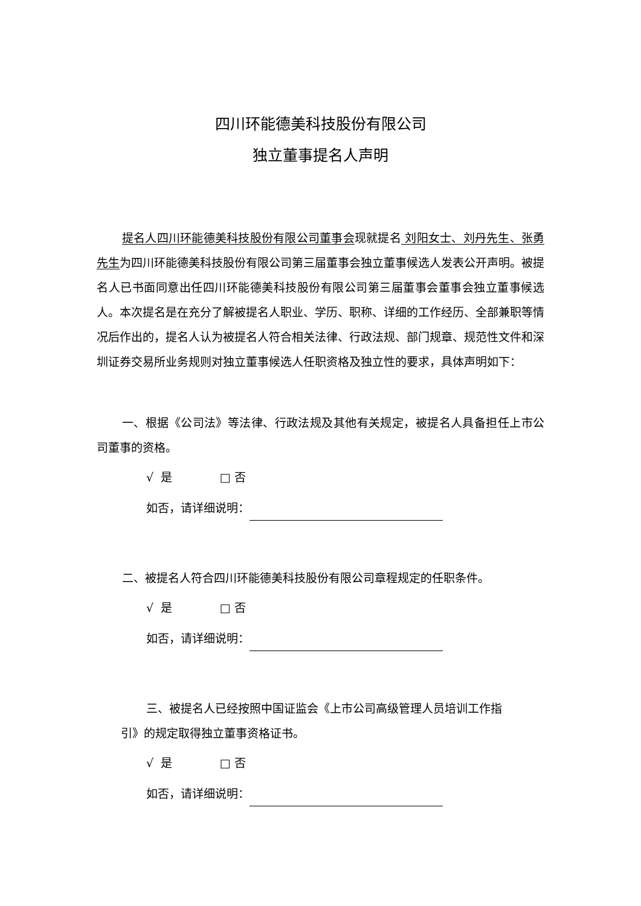四川环能德美科技股份有限公司
独立董事提名人声明
提名人四川环能德美科技股份有限公司董事会现就提名 刘阳女士、刘丹先生、张勇先生为四川环能德美科技股份有限公司第三届董事会独立董事候选人发表公开声明。被提名人已书面同意出任四川环能德美科技股份有限公司第三届董事会董事会独立董事候选人。本次提名是在充分了解被提名人职业、学历、职称、详细的工作经历、全部兼职等情况后作出的，提名人认为被提名人符合相关法律、行政法规、部门规章、规范性文件和深圳证券交易所业务规则对独立董事候选人任职资格及独立性的要求，具体声明如下：
一、根据《公司法》等法律、行政法规及其他有关规定，被提名人具备担任上市公司董事的资格。
√ 是 □ 否
如否，请详细说明：
二、被提名人符合四川环能德美科技股份有限公司章程规定的任职条件。
√ 是 □ 否
如否，请详细说明：
三、被提名人已经按照中国证监会《上市公司高级管理人员培训工作指
引》的规定取得独立董事资格证书。
√ 是 □ 否
如否，请详细说明：